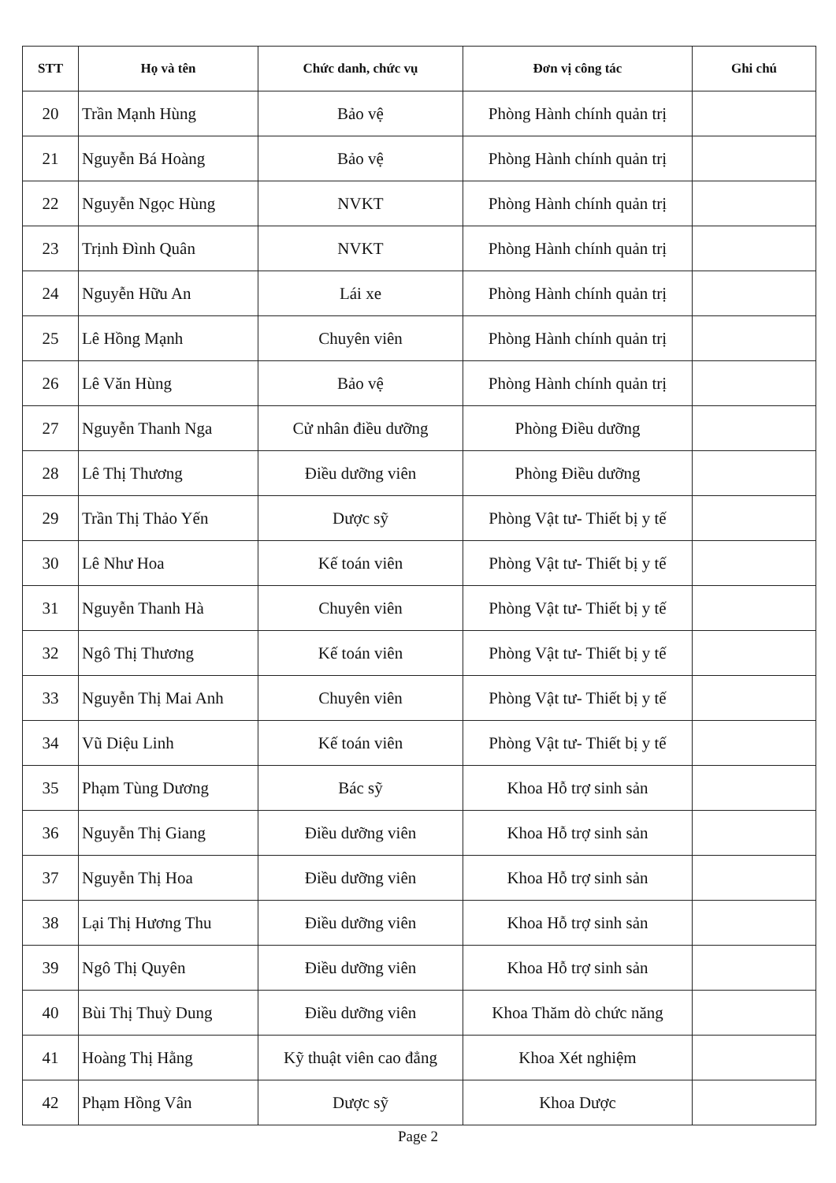| STT | Họ và tên | Chức danh, chức vụ | Đơn vị công tác | Ghi chú |
| --- | --- | --- | --- | --- |
| 20 | Trần Mạnh Hùng | Bảo vệ | Phòng Hành chính quản trị | |
| 21 | Nguyễn Bá Hoàng | Bảo vệ | Phòng Hành chính quản trị | |
| 22 | Nguyễn Ngọc Hùng | NVKT | Phòng Hành chính quản trị | |
| 23 | Trịnh Đình Quân | NVKT | Phòng Hành chính quản trị | |
| 24 | Nguyễn Hữu An | Lái xe | Phòng Hành chính quản trị | |
| 25 | Lê Hồng Mạnh | Chuyên viên | Phòng Hành chính quản trị | |
| 26 | Lê Văn Hùng | Bảo vệ | Phòng Hành chính quản trị | |
| 27 | Nguyễn Thanh Nga | Cử nhân điều dưỡng | Phòng Điều dưỡng | |
| 28 | Lê Thị Thương | Điều dưỡng viên | Phòng Điều dưỡng | |
| 29 | Trần Thị Thảo Yến | Dược sỹ | Phòng Vật tư- Thiết bị y tế | |
| 30 | Lê Như Hoa | Kế toán viên | Phòng Vật tư- Thiết bị y tế | |
| 31 | Nguyễn Thanh Hà | Chuyên viên | Phòng Vật tư- Thiết bị y tế | |
| 32 | Ngô Thị Thương | Kế toán viên | Phòng Vật tư- Thiết bị y tế | |
| 33 | Nguyễn Thị Mai Anh | Chuyên viên | Phòng Vật tư- Thiết bị y tế | |
| 34 | Vũ Diệu Linh | Kế toán viên | Phòng Vật tư- Thiết bị y tế | |
| 35 | Phạm Tùng Dương | Bác sỹ | Khoa Hỗ trợ sinh sản | |
| 36 | Nguyễn Thị Giang | Điều dưỡng viên | Khoa Hỗ trợ sinh sản | |
| 37 | Nguyễn Thị Hoa | Điều dưỡng viên | Khoa Hỗ trợ sinh sản | |
| 38 | Lại Thị Hương Thu | Điều dưỡng viên | Khoa Hỗ trợ sinh sản | |
| 39 | Ngô Thị Quyên | Điều dưỡng viên | Khoa Hỗ trợ sinh sản | |
| 40 | Bùi Thị Thuỳ Dung | Điều dưỡng viên | Khoa Thăm dò chức năng | |
| 41 | Hoàng Thị Hằng | Kỹ thuật viên cao đẳng | Khoa Xét nghiệm | |
| 42 | Phạm Hồng Vân | Dược sỹ | Khoa Dược | |
Page 2